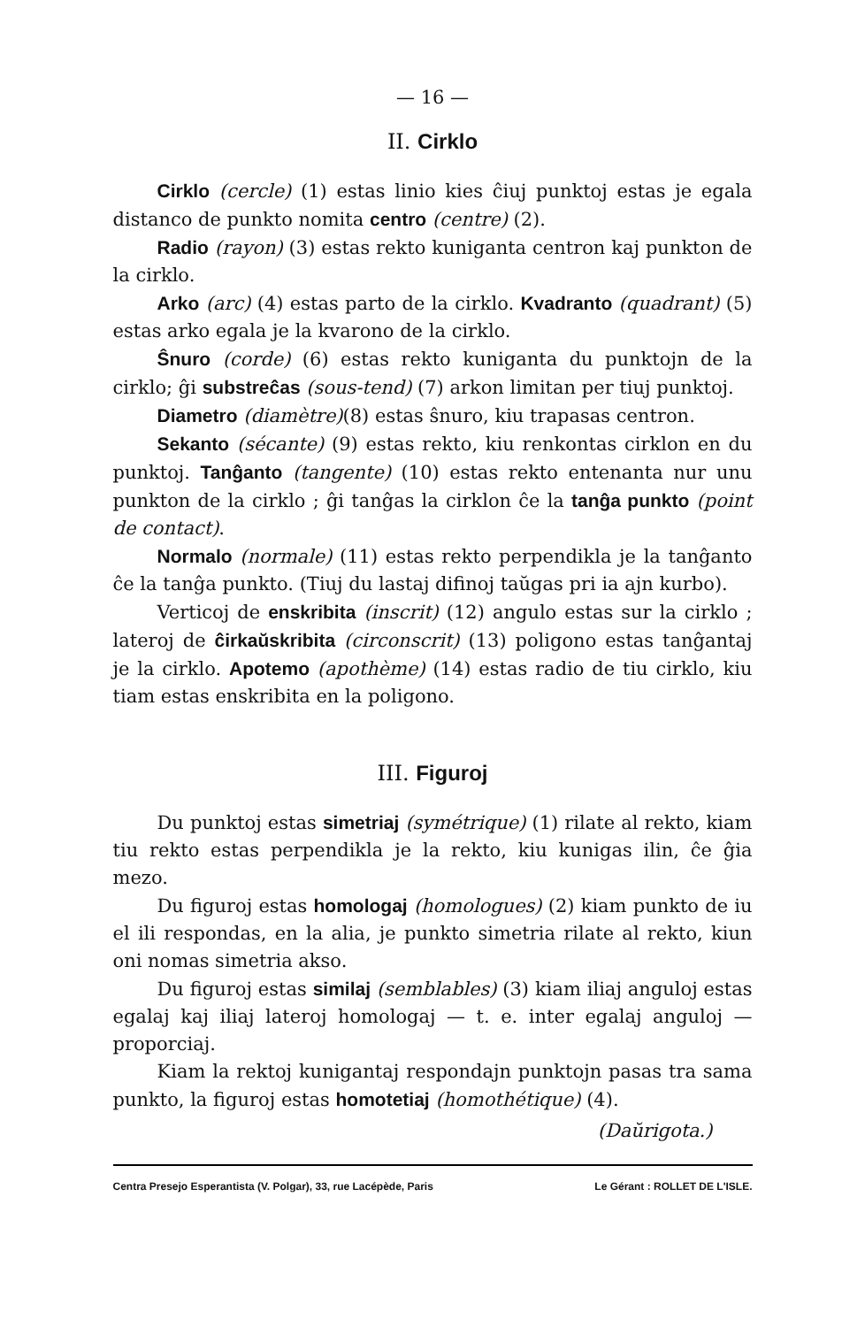— 16 —
II. Cirklo
Cirklo (cercle) (1) estas linio kies ĉiuj punktoj estas je egala distanco de punkto nomita centro (centre) (2).
Radio (rayon) (3) estas rekto kuniganta centron kaj punkton de la cirklo.
Arko (arc) (4) estas parto de la cirklo. Kvadranto (quadrant) (5) estas arko egala je la kvarono de la cirklo.
Ŝnuro (corde) (6) estas rekto kuniganta du punktojn de la cirklo; ĝi substreĉas (sous-tend) (7) arkon limitan per tiuj punktoj.
Diametro (diamètre)(8) estas ŝnuro, kiu trapasas centron.
Sekanto (sécante) (9) estas rekto, kiu renkontas cirklon en du punktoj. Tanĝanto (tangente) (10) estas rekto entenanta nur unu punkton de la cirklo ; ĝi tanĝas la cirklon ĉe la tanĝa punkto (point de contact).
Normalo (normale) (11) estas rekto perpendikla je la tanĝanto ĉe la tanĝa punkto. (Tiuj du lastaj difinoj taŭgas pri ia ajn kurbo).
Verticoj de enskribita (inscrit) (12) angulo estas sur la cirklo ; lateroj de ĉirkaŭskribita (circonscrit) (13) poligono estas tanĝantaj je la cirklo. Apotemo (apothème) (14) estas radio de tiu cirklo, kiu tiam estas enskribita en la poligono.
III. Figuroj
Du punktoj estas simetriaj (symétrique) (1) rilate al rekto, kiam tiu rekto estas perpendikla je la rekto, kiu kunigas ilin, ĉe ĝia mezo.
Du figuroj estas homologaj (homologues) (2) kiam punkto de iu el ili respondas, en la alia, je punkto simetria rilate al rekto, kiun oni nomas simetria akso.
Du figuroj estas similaj (semblables) (3) kiam iliaj anguloj estas egalaj kaj iliaj lateroj homologaj — t. e. inter egalaj anguloj — proporciaj.
Kiam la rektoj kunigantaj respondajn punktojn pasas tra sama punkto, la figuroj estas homotetiaj (homothétique) (4).
(Daŭrigota.)
Centra Presejo Esperantista (V. Polgar), 33, rue Lacépède, Paris Le Gérant : ROLLET DE L'ISLE.